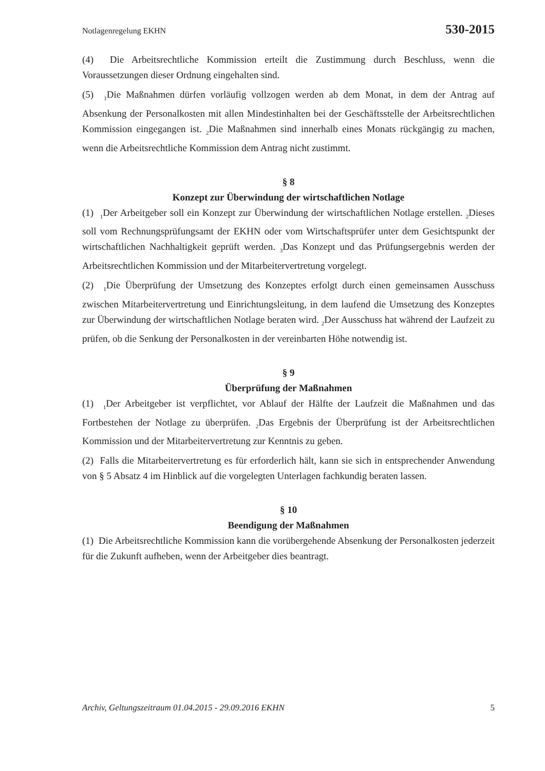Notlagenregelung EKHN 530-2015
(4) Die Arbeitsrechtliche Kommission erteilt die Zustimmung durch Beschluss, wenn die Voraussetzungen dieser Ordnung eingehalten sind.
(5) <sub>1</sub>Die Maßnahmen dürfen vorläufig vollzogen werden ab dem Monat, in dem der Antrag auf Absenkung der Personalkosten mit allen Mindestinhalten bei der Geschäftsstelle der Arbeitsrechtlichen Kommission eingegangen ist. <sub>2</sub>Die Maßnahmen sind innerhalb eines Monats rückgängig zu machen, wenn die Arbeitsrechtliche Kommission dem Antrag nicht zustimmt.
§ 8
Konzept zur Überwindung der wirtschaftlichen Notlage
(1) <sub>1</sub>Der Arbeitgeber soll ein Konzept zur Überwindung der wirtschaftlichen Notlage erstellen. <sub>2</sub>Dieses soll vom Rechnungsprüfungsamt der EKHN oder vom Wirtschaftsprüfer unter dem Gesichtspunkt der wirtschaftlichen Nachhaltigkeit geprüft werden. <sub>3</sub>Das Konzept und das Prüfungsergebnis werden der Arbeitsrechtlichen Kommission und der Mitarbeitervertretung vorgelegt.
(2) <sub>1</sub>Die Überprüfung der Umsetzung des Konzeptes erfolgt durch einen gemeinsamen Ausschuss zwischen Mitarbeitervertretung und Einrichtungsleitung, in dem laufend die Umsetzung des Konzeptes zur Überwindung der wirtschaftlichen Notlage beraten wird. <sub>2</sub>Der Ausschuss hat während der Laufzeit zu prüfen, ob die Senkung der Personalkosten in der vereinbarten Höhe notwendig ist.
§ 9
Überprüfung der Maßnahmen
(1) <sub>1</sub>Der Arbeitgeber ist verpflichtet, vor Ablauf der Hälfte der Laufzeit die Maßnahmen und das Fortbestehen der Notlage zu überprüfen. <sub>2</sub>Das Ergebnis der Überprüfung ist der Arbeitsrechtlichen Kommission und der Mitarbeitervertretung zur Kenntnis zu geben.
(2) Falls die Mitarbeitervertretung es für erforderlich hält, kann sie sich in entsprechender Anwendung von § 5 Absatz 4 im Hinblick auf die vorgelegten Unterlagen fachkundig beraten lassen.
§ 10
Beendigung der Maßnahmen
(1) Die Arbeitsrechtliche Kommission kann die vorübergehende Absenkung der Personalkosten jederzeit für die Zukunft aufheben, wenn der Arbeitgeber dies beantragt.
Archiv, Geltungszeitraum 01.04.2015 - 29.09.2016 EKHN 5